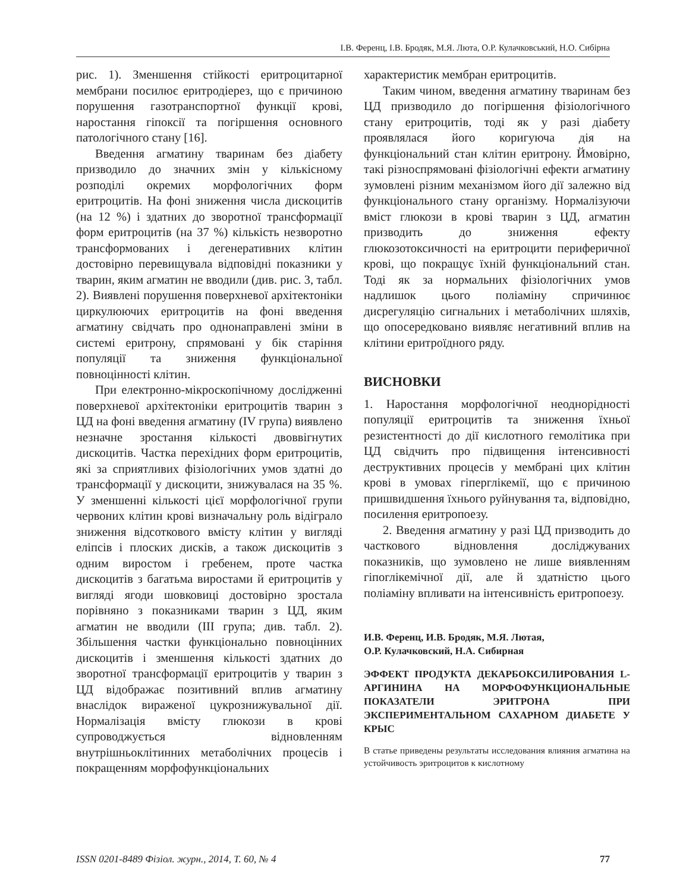І.В. Ференц, І.В. Бродяк, М.Я. Люта, О.Р. Кулачковський, Н.О. Сибірна
рис. 1). Зменшення стійкості еритроцитарної мембрани посилює еритродіерез, що є причиною порушення газотранспортної функції крові, наростання гіпоксії та погіршення основного патологічного стану [16].
Введення агматину тваринам без діабету призводило до значних змін у кількісному розподілі окремих морфологічних форм еритроцитів. На фоні зниження числа дискоцитів (на 12 %) і здатних до зворотної трансформації форм еритроцитів (на 37 %) кількість незворотно трансформованих і дегенеративних клітин достовірно перевищувала відповідні показники у тварин, яким агматин не вводили (див. рис. 3, табл. 2). Виявлені порушення поверхневої архітектоніки циркулюючих еритроцитів на фоні введення агматину свідчать про однонаправлені зміни в системі еритрону, спрямовані у бік старіння популяції та зниження функціональної повноцінності клітин.
При електронно-мікроскопічному дослідженні поверхневої архітектоніки еритроцитів тварин з ЦД на фоні введення агматину (IV група) виявлено незначне зростання кількості двоввігнутих дискоцитів. Частка перехідних форм еритроцитів, які за сприятливих фізіологічних умов здатні до трансформації у дискоцити, знижувалася на 35 %. У зменшенні кількості цієї морфологічної групи червоних клітин крові визначальну роль відіграло зниження відсоткового вмісту клітин у вигляді еліпсів і плоских дисків, а також дискоцитів з одним виростом і гребенем, проте частка дискоцитів з багатьма виростами й еритроцитів у вигляді ягоди шовковиці достовірно зростала порівняно з показниками тварин з ЦД, яким агматин не вводили (III група; див. табл. 2). Збільшення частки функціонально повноцінних дискоцитів і зменшення кількості здатних до зворотної трансформації еритроцитів у тварин з ЦД відображає позитивний вплив агматину внаслідок вираженої цукрознижувальної дії. Нормалізація вмісту глюкози в крові супроводжується відновленням внутрішньоклітинних метаболічних процесів і покращенням морфофункціональних
характеристик мембран еритроцитів.
Таким чином, введення агматину тваринам без ЦД призводило до погіршення фізіологічного стану еритроцитів, тоді як у разі діабету проявлялася його коригуюча дія на функціональний стан клітин еритрону. Ймовірно, такі різноспрямовані фізіологічні ефекти агматину зумовлені різним механізмом його дії залежно від функціонального стану організму. Нормалізуючи вміст глюкози в крові тварин з ЦД, агматин призводить до зниження ефекту глюкозотоксичності на еритроцити периферичної крові, що покращує їхній функціональний стан. Тоді як за нормальних фізіологічних умов надлишок цього поліаміну спричинює дисрегуляцію сигнальних і метаболічних шляхів, що опосередковано виявляє негативний вплив на клітини еритроїдного ряду.
ВИСНОВКИ
1. Наростання морфологічної неоднорідності популяції еритроцитів та зниження їхньої резистентності до дії кислотного гемолітика при ЦД свідчить про підвищення інтенсивності деструктивних процесів у мембрані цих клітин крові в умовах гіперглікемії, що є причиною пришвидшення їхнього руйнування та, відповідно, посилення еритропоезу.
2. Введення агматину у разі ЦД призводить до часткового відновлення досліджуваних показників, що зумовлено не лише виявленням гіпоглікемічної дії, але й здатністю цього поліаміну впливати на інтенсивність еритропоезу.
И.В. Ференц, И.В. Бродяк, М.Я. Лютая,
О.Р. Кулачковский, Н.А. Сибирная
ЭФФЕКТ ПРОДУКТА ДЕКАРБОКСИЛИРОВАНИЯ L-АРГИНИНА НА МОРФОФУНКЦИОНАЛЬНЫЕ ПОКАЗАТЕЛИ ЭРИТРОНА ПРИ ЭКСПЕРИМЕНТАЛЬНОМ САХАРНОМ ДИАБЕТЕ У КРЫС
В статье приведены результаты исследования влияния агматина на устойчивость эритроцитов к кислотному
ISSN 0201-8489 Фізіол. журн., 2014, Т. 60, № 4 77